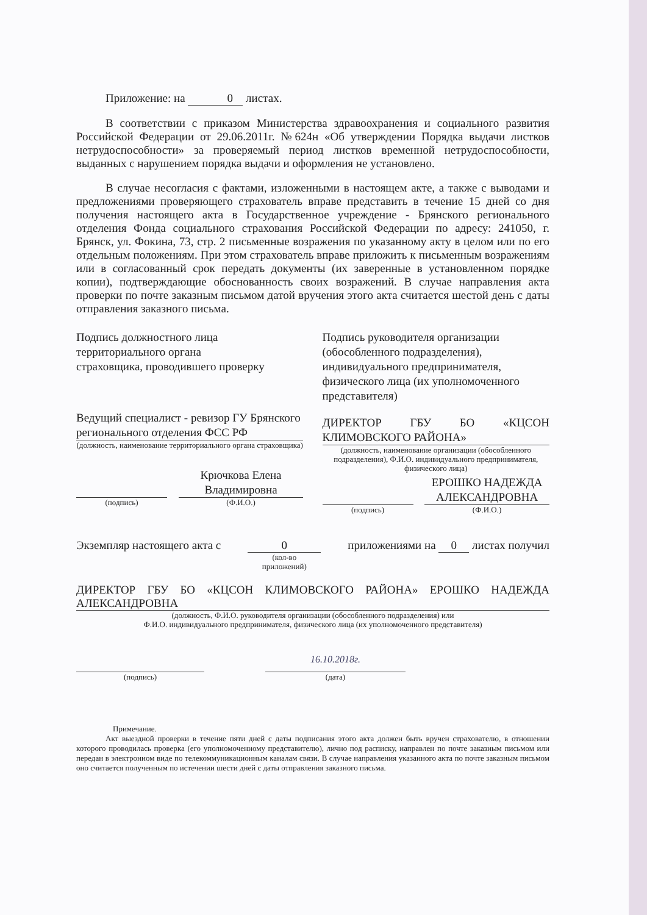Приложение: на 0 листах.
В соответствии с приказом Министерства здравоохранения и социального развития Российской Федерации от 29.06.2011г. №624н «Об утверждении Порядка выдачи листков нетрудоспособности» за проверяемый период листков временной нетрудоспособности, выданных с нарушением порядка выдачи и оформления не установлено.
В случае несогласия с фактами, изложенными в настоящем акте, а также с выводами и предложениями проверяющего страхователь вправе представить в течение 15 дней со дня получения настоящего акта в Государственное учреждение - Брянского регионального отделения Фонда социального страхования Российской Федерации по адресу: 241050, г. Брянск, ул. Фокина, 73, стр. 2 письменные возражения по указанному акту в целом или по его отдельным положениям. При этом страхователь вправе приложить к письменным возражениям или в согласованный срок передать документы (их заверенные в установленном порядке копии), подтверждающие обоснованность своих возражений. В случае направления акта проверки по почте заказным письмом датой вручения этого акта считается шестой день с даты отправления заказного письма.
Подпись должностного лица
территориального органа
страховщика, проводившего проверку
Ведущий специалист - ревизор ГУ Брянского регионального отделения ФСС РФ
(должность, наименование территориального органа страховщика)
(подпись)
Крючкова Елена Владимировна
(Ф.И.О.)
Подпись руководителя организации (обособленного подразделения), индивидуального предпринимателя, физического лица (их уполномоченного представителя)
ДИРЕКТОР ГБУ БО «КЦСОН КЛИМОВСКОГО РАЙОНА»
(должность, наименование организации (обособленного подразделения), Ф.И.О. индивидуального предпринимателя, физического лица)
(подпись)
ЕРОШКО НАДЕЖДА АЛЕКСАНДРОВНА
(Ф.И.О.)
Экземпляр настоящего акта с 0
(кол-во
приложений) приложениями на 0 листах получил
ДИРЕКТОР ГБУ БО «КЦСОН КЛИМОВСКОГО РАЙОНА» ЕРОШКО НАДЕЖДА АЛЕКСАНДРОВНА
(должность, Ф.И.О. руководителя организации (обособленного подразделения) или
Ф.И.О. индивидуального предпринимателя, физического лица (их уполномоченного представителя)
(подпись)
16.10.2018г.
(дата)
Примечание.
Акт выездной проверки в течение пяти дней с даты подписания этого акта должен быть вручен страхователю, в отношении которого проводилась проверка (его уполномоченному представителю), лично под расписку, направлен по почте заказным письмом или передан в электронном виде по телекоммуникационным каналам связи. В случае направления указанного акта по почте заказным письмом оно считается полученным по истечении шести дней с даты отправления заказного письма.